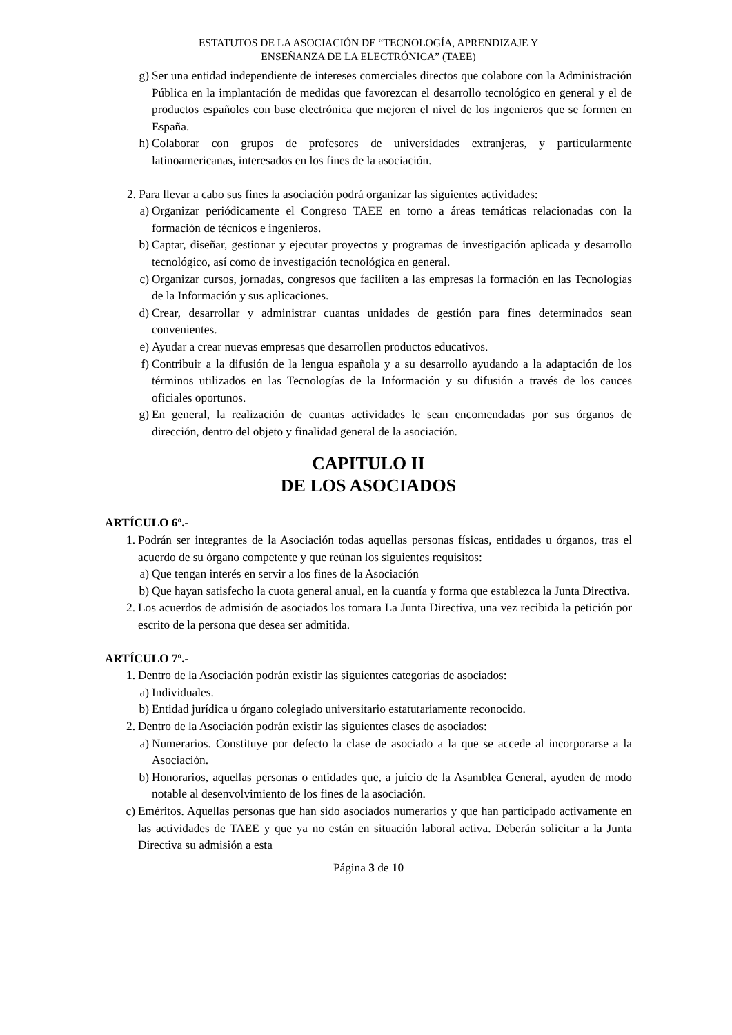ESTATUTOS DE LA ASOCIACIÓN DE “TECNOLOGÍA, APRENDIZAJE Y
ENSEÑANZA DE LA ELECTRÓNICA” (TAEE)
g) Ser una entidad independiente de intereses comerciales directos que colabore con la Administración Pública en la implantación de medidas que favorezcan el desarrollo tecnológico en general y el de productos españoles con base electrónica que mejoren el nivel de los ingenieros que se formen en España.
h) Colaborar con grupos de profesores de universidades extranjeras, y particularmente latinoamericanas, interesados en los fines de la asociación.
2. Para llevar a cabo sus fines la asociación podrá organizar las siguientes actividades:
a) Organizar periódicamente el Congreso TAEE en torno a áreas temáticas relacionadas con la formación de técnicos e ingenieros.
b) Captar, diseñar, gestionar y ejecutar proyectos y programas de investigación aplicada y desarrollo tecnológico, así como de investigación tecnológica en general.
c) Organizar cursos, jornadas, congresos que faciliten a las empresas la formación en las Tecnologías de la Información y sus aplicaciones.
d) Crear, desarrollar y administrar cuantas unidades de gestión para fines determinados sean convenientes.
e) Ayudar a crear nuevas empresas que desarrollen productos educativos.
f) Contribuir a la difusión de la lengua española y a su desarrollo ayudando a la adaptación de los términos utilizados en las Tecnologías de la Información y su difusión a través de los cauces oficiales oportunos.
g) En general, la realización de cuantas actividades le sean encomendadas por sus órganos de dirección, dentro del objeto y finalidad general de la asociación.
CAPITULO II
DE LOS ASOCIADOS
ARTÍCULO 6º.-
1. Podrán ser integrantes de la Asociación todas aquellas personas físicas, entidades u órganos, tras el acuerdo de su órgano competente y que reúnan los siguientes requisitos:
a) Que tengan interés en servir a los fines de la Asociación
b) Que hayan satisfecho la cuota general anual, en la cuantía y forma que establezca la Junta Directiva.
2. Los acuerdos de admisión de asociados los tomara La Junta Directiva, una vez recibida la petición por escrito de la persona que desea ser admitida.
ARTÍCULO 7º.-
1. Dentro de la Asociación podrán existir las siguientes categorías de asociados:
a) Individuales.
b) Entidad jurídica u órgano colegiado universitario estatutariamente reconocido.
2. Dentro de la Asociación podrán existir las siguientes clases de asociados:
a) Numerarios. Constituye por defecto la clase de asociado a la que se accede al incorporarse a la Asociación.
b) Honorarios, aquellas personas o entidades que, a juicio de la Asamblea General, ayuden de modo notable al desenvolvimiento de los fines de la asociación.
c) Eméritos. Aquellas personas que han sido asociados numerarios y que han participado activamente en las actividades de TAEE y que ya no están en situación laboral activa. Deberán solicitar a la Junta Directiva su admisión a esta
Página 3 de 10